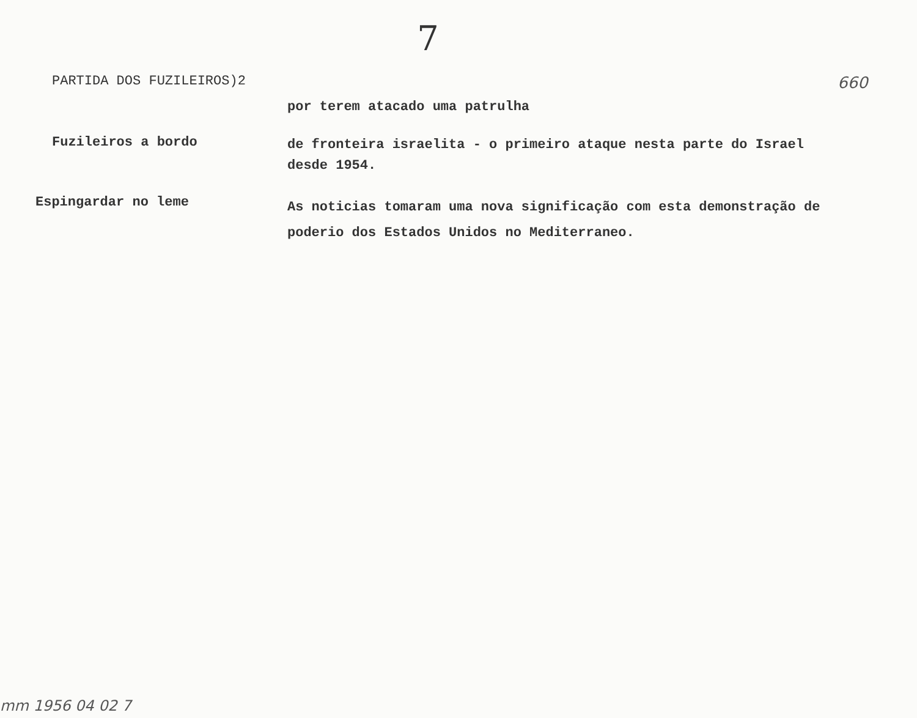7
PARTIDA DOS FUZILEIROS)2
660
por terem atacado uma patrulha
Fuzileiros a bordo
de fronteira israelita - o primeiro ataque nesta parte do Israel desde 1954.
Espingardar no leme
As noticias tomaram uma nova significação com esta demonstração de poderio dos Estados Unidos no Mediterraneo.
mm 1956 04 02 7